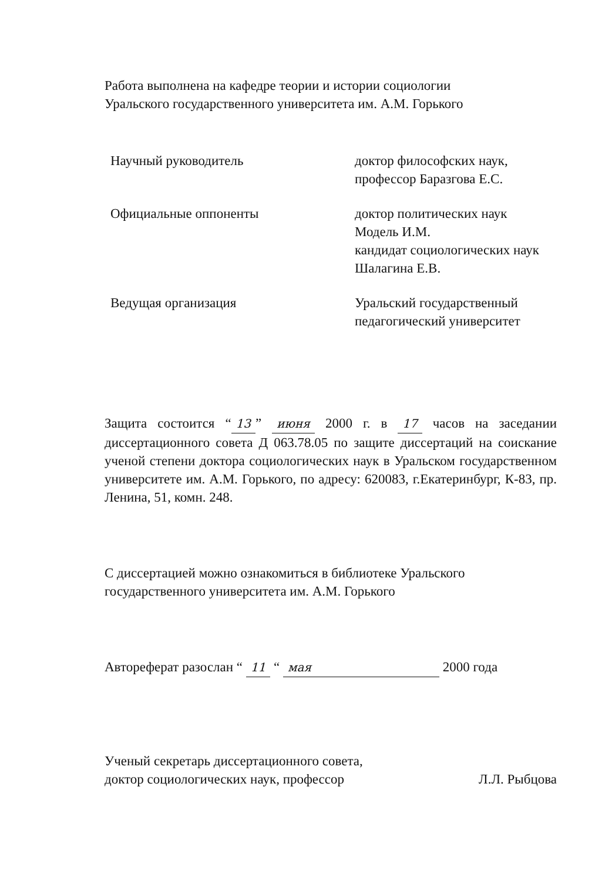Работа выполнена на кафедре теории и истории социологии
Уральского государственного университета им. А.М. Горького
Научный руководитель доктор философских наук,
профессор Баразгова Е.С.
Официальные оппоненты доктор политических наук
Модель И.М.
кандидат социологических наук
Шалагина Е.В.
Ведущая организация Уральский государственный
педагогический университет
Защита состоится “13” июня 2000 г. в 17 часов на заседании диссертационного совета Д 063.78.05 по защите диссертаций на соискание ученой степени доктора социологических наук в Уральском государственном университете им. А.М. Горького, по адресу: 620083, г.Екатеринбург, К-83, пр. Ленина, 51, комн. 248.
С диссертацией можно ознакомиться в библиотеке Уральского
государственного университета им. А.М. Горького
Автореферат разослан “ 11 “ мая 2000 года
Ученый секретарь диссертационного совета,
доктор социологических наук, профессор
Л.Л. Рыбцова